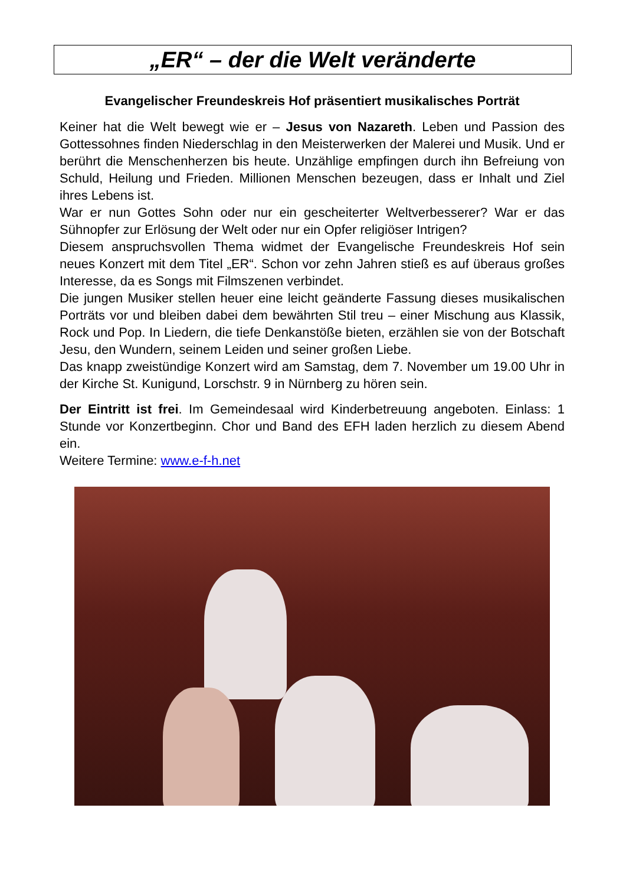„ER“ – der die Welt veränderte
Evangelischer Freundeskreis Hof präsentiert musikalisches Porträt
Keiner hat die Welt bewegt wie er – Jesus von Nazareth. Leben und Passion des Gottessohnes finden Niederschlag in den Meisterwerken der Malerei und Musik. Und er berührt die Menschenherzen bis heute. Unzählige empfingen durch ihn Befreiung von Schuld, Heilung und Frieden. Millionen Menschen bezeugen, dass er Inhalt und Ziel ihres Lebens ist.
War er nun Gottes Sohn oder nur ein gescheiterter Weltverbesserer? War er das Sühnopfer zur Erlösung der Welt oder nur ein Opfer religiöser Intrigen?
Diesem anspruchsvollen Thema widmet der Evangelische Freundeskreis Hof sein neues Konzert mit dem Titel „ER“. Schon vor zehn Jahren stieß es auf überaus großes Interesse, da es Songs mit Filmszenen verbindet.
Die jungen Musiker stellen heuer eine leicht geänderte Fassung dieses musikalischen Porträts vor und bleiben dabei dem bewährten Stil treu – einer Mischung aus Klassik, Rock und Pop. In Liedern, die tiefe Denkanstöße bieten, erzählen sie von der Botschaft Jesu, den Wundern, seinem Leiden und seiner großen Liebe.
Das knapp zweistündige Konzert wird am Samstag, dem 7. November um 19.00 Uhr in der Kirche St. Kunigund, Lorschstr. 9 in Nürnberg zu hören sein.
Der Eintritt ist frei. Im Gemeindesaal wird Kinderbetreuung angeboten. Einlass: 1 Stunde vor Konzertbeginn. Chor und Band des EFH laden herzlich zu diesem Abend ein.
Weitere Termine: www.e-f-h.net